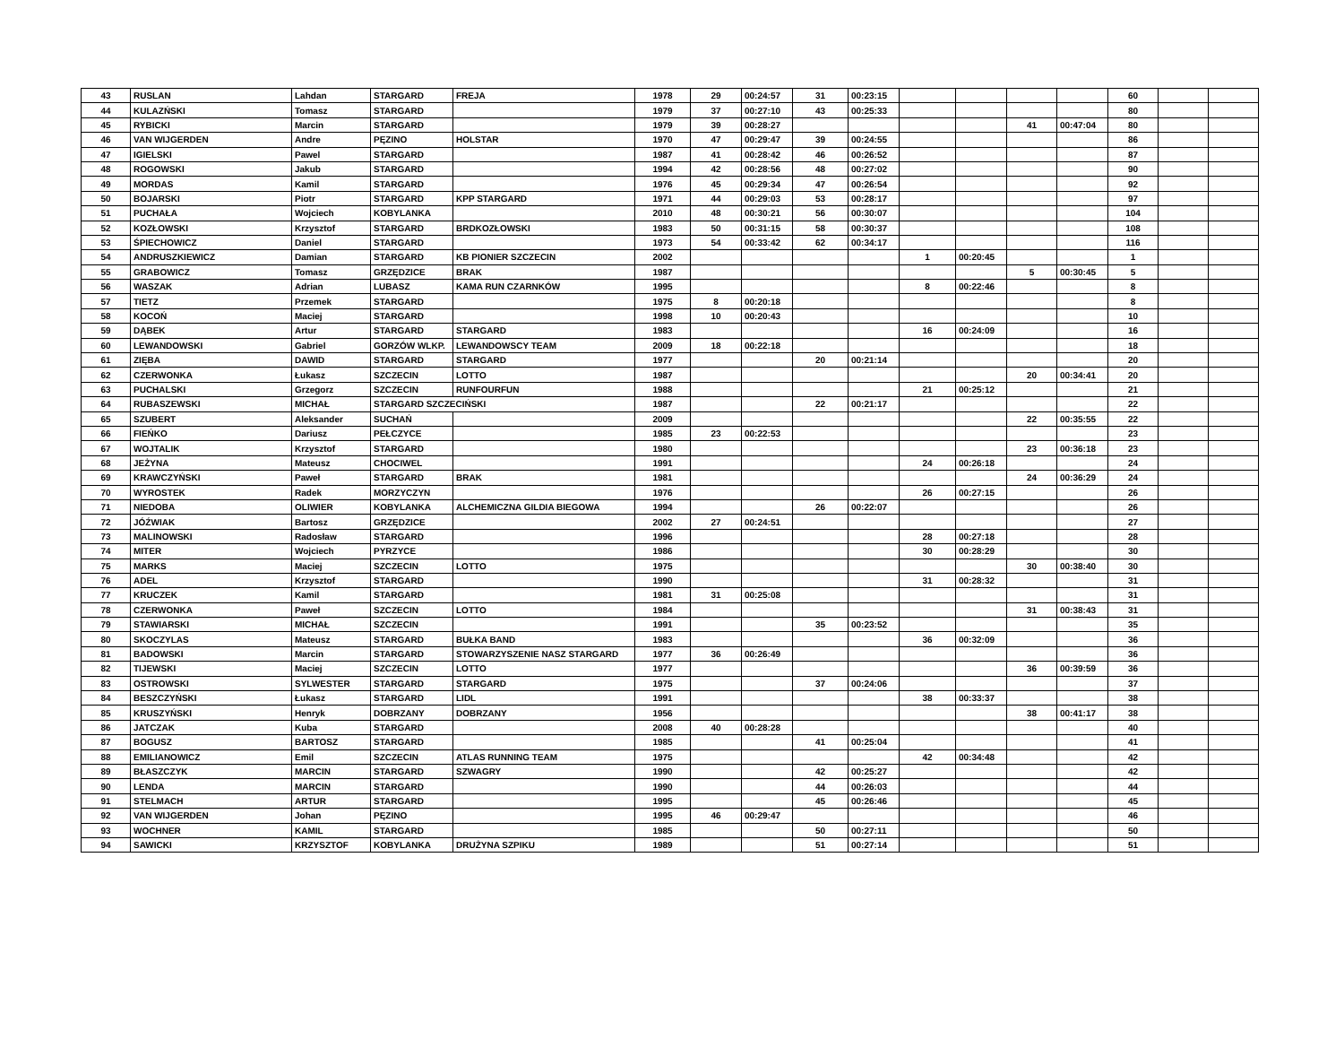| 43 | RUSLAN | Lahdan | STARGARD | FREJA | 1978 | 29 | 00:24:57 | 31 | 00:23:15 | | | | | 60 | | |
| 44 | KULAZŃSKI | Tomasz | STARGARD | | 1979 | 37 | 00:27:10 | 43 | 00:25:33 | | | | | 80 | | |
| 45 | RYBICKI | Marcin | STARGARD | | 1979 | 39 | 00:28:27 | | | | | 41 | 00:47:04 | 80 | | |
| 46 | VAN WIJGERDEN | Andre | PĘZINO | HOLSTAR | 1970 | 47 | 00:29:47 | 39 | 00:24:55 | | | | | 86 | | |
| 47 | IGIELSKI | Pawel | STARGARD | | 1987 | 41 | 00:28:42 | 46 | 00:26:52 | | | | | 87 | | |
| 48 | ROGOWSKI | Jakub | STARGARD | | 1994 | 42 | 00:28:56 | 48 | 00:27:02 | | | | | 90 | | |
| 49 | MORDAS | Kamil | STARGARD | | 1976 | 45 | 00:29:34 | 47 | 00:26:54 | | | | | 92 | | |
| 50 | BOJARSKI | Piotr | STARGARD | KPP STARGARD | 1971 | 44 | 00:29:03 | 53 | 00:28:17 | | | | | 97 | | |
| 51 | PUCHAŁA | Wojciech | KOBYLANKA | | 2010 | 48 | 00:30:21 | 56 | 00:30:07 | | | | | 104 | | |
| 52 | KOZŁOWSKI | Krzysztof | STARGARD | BRDKOZŁOWSKI | 1983 | 50 | 00:31:15 | 58 | 00:30:37 | | | | | 108 | | |
| 53 | ŚPIECHOWICZ | Daniel | STARGARD | | 1973 | 54 | 00:33:42 | 62 | 00:34:17 | | | | | 116 | | |
| 54 | ANDRUSZKIEWICZ | Damian | STARGARD | KB PIONIER SZCZECIN | 2002 | | | | | 1 | 00:20:45 | | | 1 | | |
| 55 | GRABOWICZ | Tomasz | GRZĘDZICE | BRAK | 1987 | | | | | | | 5 | 00:30:45 | 5 | | |
| 56 | WASZAK | Adrian | LUBASZ | KAMA RUN CZARNKÓW | 1995 | | | | | 8 | 00:22:46 | | | 8 | | |
| 57 | TIETZ | Przemek | STARGARD | | 1975 | 8 | 00:20:18 | | | | | | | 8 | | |
| 58 | KOCOŃ | Maciej | STARGARD | | 1998 | 10 | 00:20:43 | | | | | | | 10 | | |
| 59 | DĄBEK | Artur | STARGARD | STARGARD | 1983 | | | | | 16 | 00:24:09 | | | 16 | | |
| 60 | LEWANDOWSKI | Gabriel | GORZÓW WLKP. | LEWANDOWSCY TEAM | 2009 | 18 | 00:22:18 | | | | | | | 18 | | |
| 61 | ZIĘBA | DAWID | STARGARD | STARGARD | 1977 | | | 20 | 00:21:14 | | | | | 20 | | |
| 62 | CZERWONKA | Łukasz | SZCZECIN | LOTTO | 1987 | | | | | | | 20 | 00:34:41 | 20 | | |
| 63 | PUCHALSKI | Grzegorz | SZCZECIN | RUNFOURFUN | 1988 | | | | | 21 | 00:25:12 | | | 21 | | |
| 64 | RUBASZEWSKI | MICHAŁ | STARGARD SZCZECIŃSKI | | 1987 | | | 22 | 00:21:17 | | | | | 22 | | |
| 65 | SZUBERT | Aleksander | SUCHAŃ | | 2009 | | | | | | | 22 | 00:35:55 | 22 | | |
| 66 | FIEŃKO | Dariusz | PEŁCZYCE | | 1985 | 23 | 00:22:53 | | | | | | | 23 | | |
| 67 | WOJTALIK | Krzysztof | STARGARD | | 1980 | | | | | | | 23 | 00:36:18 | 23 | | |
| 68 | JEŻYNA | Mateusz | CHOCIWEL | | 1991 | | | | | 24 | 00:26:18 | | | 24 | | |
| 69 | KRAWCZYŃSKI | Paweł | STARGARD | BRAK | 1981 | | | | | | | 24 | 00:36:29 | 24 | | |
| 70 | WYROSTEK | Radek | MORZYCZYN | | 1976 | | | | | 26 | 00:27:15 | | | 26 | | |
| 71 | NIEDOBA | OLIWIER | KOBYLANKA | ALCHEMICZNA GILDIA BIEGOWA | 1994 | | | 26 | 00:22:07 | | | | | 26 | | |
| 72 | JÓŹWIAK | Bartosz | GRZĘDZICE | | 2002 | 27 | 00:24:51 | | | | | | | 27 | | |
| 73 | MALINOWSKI | Radosław | STARGARD | | 1996 | | | | | 28 | 00:27:18 | | | 28 | | |
| 74 | MITER | Wojciech | PYRZYCE | | 1986 | | | | | 30 | 00:28:29 | | | 30 | | |
| 75 | MARKS | Maciej | SZCZECIN | LOTTO | 1975 | | | | | | | 30 | 00:38:40 | 30 | | |
| 76 | ADEL | Krzysztof | STARGARD | | 1990 | | | | | 31 | 00:28:32 | | | 31 | | |
| 77 | KRUCZEK | Kamil | STARGARD | | 1981 | 31 | 00:25:08 | | | | | | | 31 | | |
| 78 | CZERWONKA | Paweł | SZCZECIN | LOTTO | 1984 | | | | | | | 31 | 00:38:43 | 31 | | |
| 79 | STAWIARSKI | MICHAŁ | SZCZECIN | | 1991 | | | 35 | 00:23:52 | | | | | 35 | | |
| 80 | SKOCZYLAS | Mateusz | STARGARD | BUŁKA BAND | 1983 | | | | | 36 | 00:32:09 | | | 36 | | |
| 81 | BADOWSKI | Marcin | STARGARD | STOWARZYSZENIE NASZ STARGARD | 1977 | 36 | 00:26:49 | | | | | | | 36 | | |
| 82 | TIJEWSKI | Maciej | SZCZECIN | LOTTO | 1977 | | | | | | | 36 | 00:39:59 | 36 | | |
| 83 | OSTROWSKI | SYLWESTER | STARGARD | STARGARD | 1975 | | | 37 | 00:24:06 | | | | | 37 | | |
| 84 | BESZCZYŃSKI | Łukasz | STARGARD | LIDL | 1991 | | | | | 38 | 00:33:37 | | | 38 | | |
| 85 | KRUSZYŃSKI | Henryk | DOBRZANY | DOBRZANY | 1956 | | | | | | | 38 | 00:41:17 | 38 | | |
| 86 | JATCZAK | Kuba | STARGARD | | 2008 | 40 | 00:28:28 | | | | | | | 40 | | |
| 87 | BOGUSZ | BARTOSZ | STARGARD | | 1985 | | | 41 | 00:25:04 | | | | | 41 | | |
| 88 | EMILIANOWICZ | Emil | SZCZECIN | ATLAS RUNNING TEAM | 1975 | | | | | 42 | 00:34:48 | | | 42 | | |
| 89 | BŁASZCZYK | MARCIN | STARGARD | SZWAGRY | 1990 | | | 42 | 00:25:27 | | | | | 42 | | |
| 90 | LENDA | MARCIN | STARGARD | | 1990 | | | 44 | 00:26:03 | | | | | 44 | | |
| 91 | STELMACH | ARTUR | STARGARD | | 1995 | | | 45 | 00:26:46 | | | | | 45 | | |
| 92 | VAN WIJGERDEN | Johan | PĘZINO | | 1995 | 46 | 00:29:47 | | | | | | | 46 | | |
| 93 | WOCHNER | KAMIL | STARGARD | | 1985 | | | 50 | 00:27:11 | | | | | 50 | | |
| 94 | SAWICKI | KRZYSZTOF | KOBYLANKA | DRUŻYNA SZPIKU | 1989 | | | 51 | 00:27:14 | | | | | 51 | | |